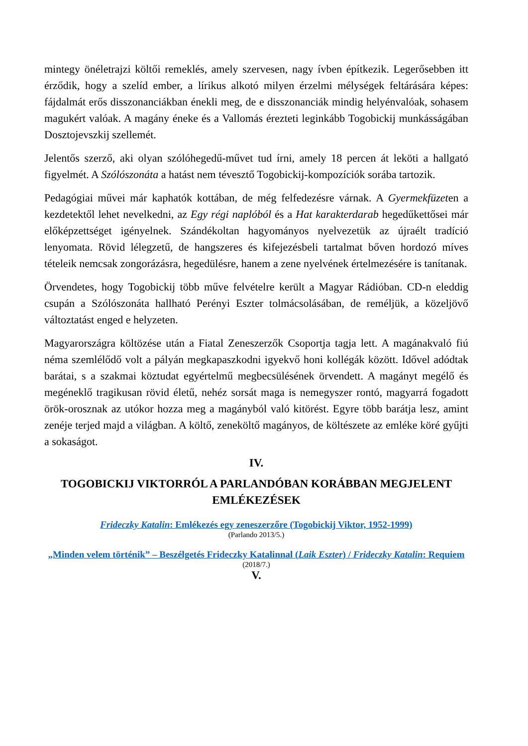mintegy önéletrajzi költői remeklés, amely szervesen, nagy ívben építkezik. Legerősebben itt érződik, hogy a szelíd ember, a lírikus alkotó milyen érzelmi mélységek feltárására képes: fájdalmát erős disszonanciákban énekli meg, de e disszonanciák mindig helyénvalóak, sohasem magukért valóak. A magány éneke és a Vallomás érezteti leginkább Togobickij munkásságában Dosztojevszkij szellemét.
Jelentős szerző, aki olyan szólóhegedű-művet tud írni, amely 18 percen át leköti a hallgató figyelmét. A Szólószonáta a hatást nem tévesztő Togobickij-kompozíciók sorába tartozik.
Pedagógiai művei már kaphatók kottában, de még felfedezésre várnak. A Gyermekfüzeten a kezdetektől lehet nevelkedni, az Egy régi naplóból és a Hat karakterdarab hegedűkettősei már előképzettséget igényelnek. Szándékoltan hagyományos nyelvezetük az újraélt tradíció lenyomata. Rövid lélegzetű, de hangszeres és kifejezésbeli tartalmat bőven hordozó míves tételeik nemcsak zongorázásra, hegedülésre, hanem a zene nyelvének értelmezésére is tanítanak.
Örvendetes, hogy Togobickij több műve felvételre került a Magyar Rádióban. CD-n eleddig csupán a Szólószonáta hallható Perényi Eszter tolmácsolásában, de reméljük, a közeljövő változtatást enged e helyzeten.
Magyarországra költözése után a Fiatal Zeneszerzők Csoportja tagja lett. A magánakvaló fiú néma szemlélődő volt a pályán megkapaszkodni igyekvő honi kollégák között. Idővel adódtak barátai, s a szakmai köztudat egyértelmű megbecsülésének örvendett. A magányt megélő és megéneklő tragikusan rövid életű, nehéz sorsát maga is nemegyszer rontó, magyarrá fogadott örök-orosznak az utókor hozza meg a magányból való kitörést. Egyre több barátja lesz, amint zenéje terjed majd a világban. A költő, zeneköltő magányos, de költészete az emléke köré gyűjti a sokaságot.
IV.
TOGOBICKIJ VIKTORRÓL A PARLANDÓBAN KORÁBBAN MEGJELENT EMLÉKEZÉSEK
Frideczky Katalin: Emlékezés egy zeneszerzőre (Togobickij Viktor, 1952-1999)
(Parlando 2013/5.)
„Minden velem történik” – Beszélgetés Frideczky Katalinnal (Laik Eszter) / Frideczky Katalin: Requiem
(2018/7.)
V.